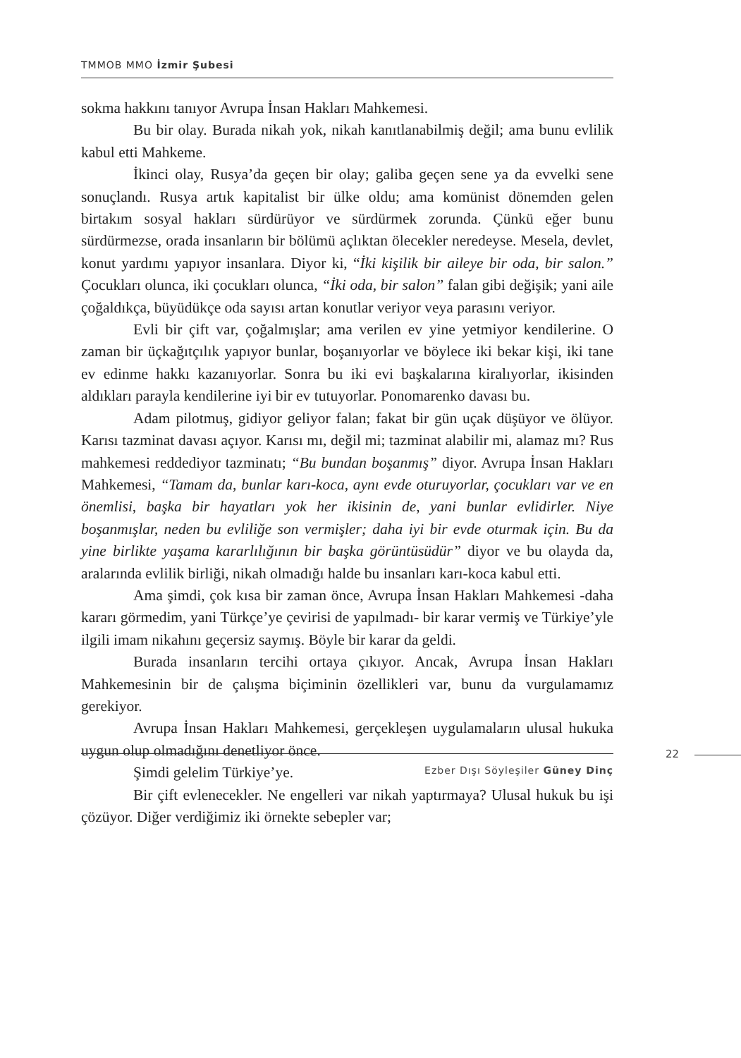TMMOB MMO İzmir Şubesi
sokma hakkını tanıyor Avrupa İnsan Hakları Mahkemesi.
Bu bir olay. Burada nikah yok, nikah kanıtlanabilmiş değil; ama bunu evlilik kabul etti Mahkeme.
İkinci olay, Rusya’da geçen bir olay; galiba geçen sene ya da evvelki sene sonuçlandı. Rusya artık kapitalist bir ülke oldu; ama komünist dönemden gelen birtakım sosyal hakları sürdürüyor ve sürdürmek zorunda. Çünkü eğer bunu sürdürmezse, orada insanların bir bölümü açlıktan ölecekler neredeyse. Mesela, devlet, konut yardımı yapıyor insanlara. Diyor ki, “İki kişilik bir aileye bir oda, bir salon.” Çocukları olunca, iki çocukları olunca, “İki oda, bir salon” falan gibi değişik; yani aile çoğaldıkça, büyüdükçe oda sayısı artan konutlar veriyor veya parasını veriyor.
Evli bir çift var, çoğalmışlar; ama verilen ev yine yetmiyor kendilerine. O zaman bir üçkağıtçılık yapıyor bunlar, boşanıyorlar ve böylece iki bekar kişi, iki tane ev edinme hakkı kazanıyorlar. Sonra bu iki evi başkalarına kiralıyorlar, ikisinden aldıkları parayla kendilerine iyi bir ev tutuyorlar. Ponomarenko davası bu.
Adam pilotmuş, gidiyor geliyor falan; fakat bir gün uçak düşüyor ve ölüyor. Karısı tazminat davası açıyor. Karısı mı, değil mi; tazminat alabilir mi, alamaz mı? Rus mahkemesi reddediyor tazminatı; “Bu bundan boşanmış” diyor. Avrupa İnsan Hakları Mahkemesi, “Tamam da, bunlar karı-koca, aynı evde oturuyorlar, çocukları var ve en önemlisi, başka bir hayatları yok her ikisinin de, yani bunlar evlidirler. Niye boşanmışlar, neden bu evliliğe son vermişler; daha iyi bir evde oturmak için. Bu da yine birlikte yaşama kararlılığının bir başka görüntüsüdür” diyor ve bu olayda da, aralarında evlilik birliği, nikah olmadığı halde bu insanları karı-koca kabul etti.
Ama şimdi, çok kısa bir zaman önce, Avrupa İnsan Hakları Mahkemesi -daha kararı görmedim, yani Türkçe’ye çevirisi de yapılmadı- bir karar vermiş ve Türkiye’yle ilgili imam nikahını geçersiz saymış. Böyle bir karar da geldi.
Burada insanların tercihi ortaya çıkıyor. Ancak, Avrupa İnsan Hakları Mahkemesinin bir de çalışma biçiminin özellikleri var, bunu da vurgulamamız gerekiyor.
Avrupa İnsan Hakları Mahkemesi, gerçekleşen uygulamaların ulusal hukuka uygun olup olmadığını denetliyor önce.
Şimdi gelelim Türkiye’ye.
Bir çift evlenecekler. Ne engelleri var nikah yaptırmaya? Ulusal hukuk bu işi çözüyor. Diğer verdiğimiz iki örnekte sebepler var;
22
Ezber Dışı Söyleşiler Güney Dinç